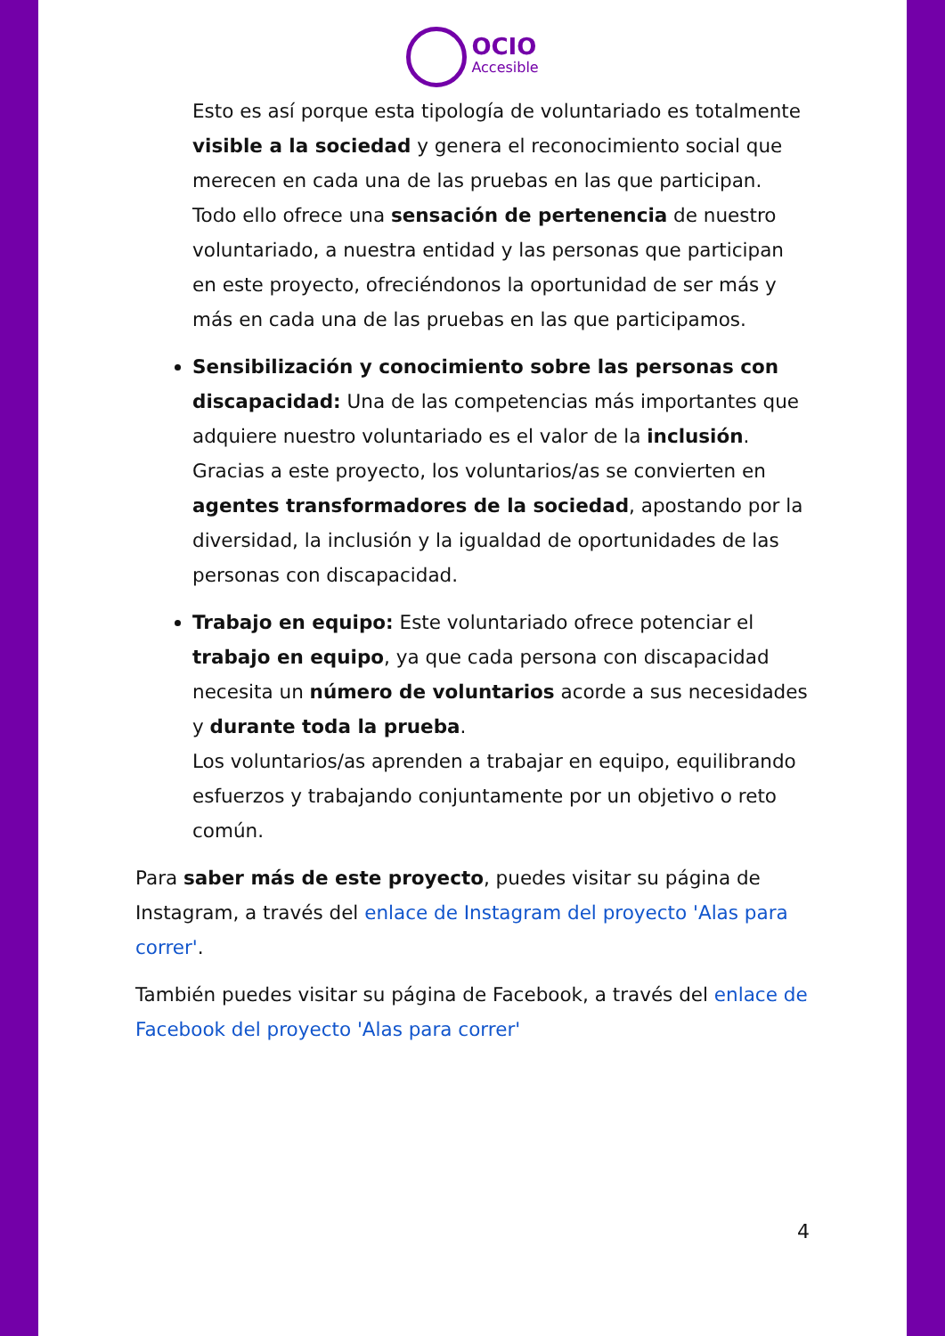OCIO
Accesible
Esto es así porque esta tipología de voluntariado es totalmente visible a la sociedad y genera el reconocimiento social que merecen en cada una de las pruebas en las que participan.
Todo ello ofrece una sensación de pertenencia de nuestro voluntariado, a nuestra entidad y las personas que participan en este proyecto, ofreciéndonos la oportunidad de ser más y más en cada una de las pruebas en las que participamos.
Sensibilización y conocimiento sobre las personas con discapacidad: Una de las competencias más importantes que adquiere nuestro voluntariado es el valor de la inclusión. Gracias a este proyecto, los voluntarios/as se convierten en agentes transformadores de la sociedad, apostando por la diversidad, la inclusión y la igualdad de oportunidades de las personas con discapacidad.
Trabajo en equipo: Este voluntariado ofrece potenciar el trabajo en equipo, ya que cada persona con discapacidad necesita un número de voluntarios acorde a sus necesidades y durante toda la prueba.
Los voluntarios/as aprenden a trabajar en equipo, equilibrando esfuerzos y trabajando conjuntamente por un objetivo o reto común.
Para saber más de este proyecto, puedes visitar su página de Instagram, a través del enlace de Instagram del proyecto 'Alas para correr'.
También puedes visitar su página de Facebook, a través del enlace de Facebook del proyecto 'Alas para correr'
4